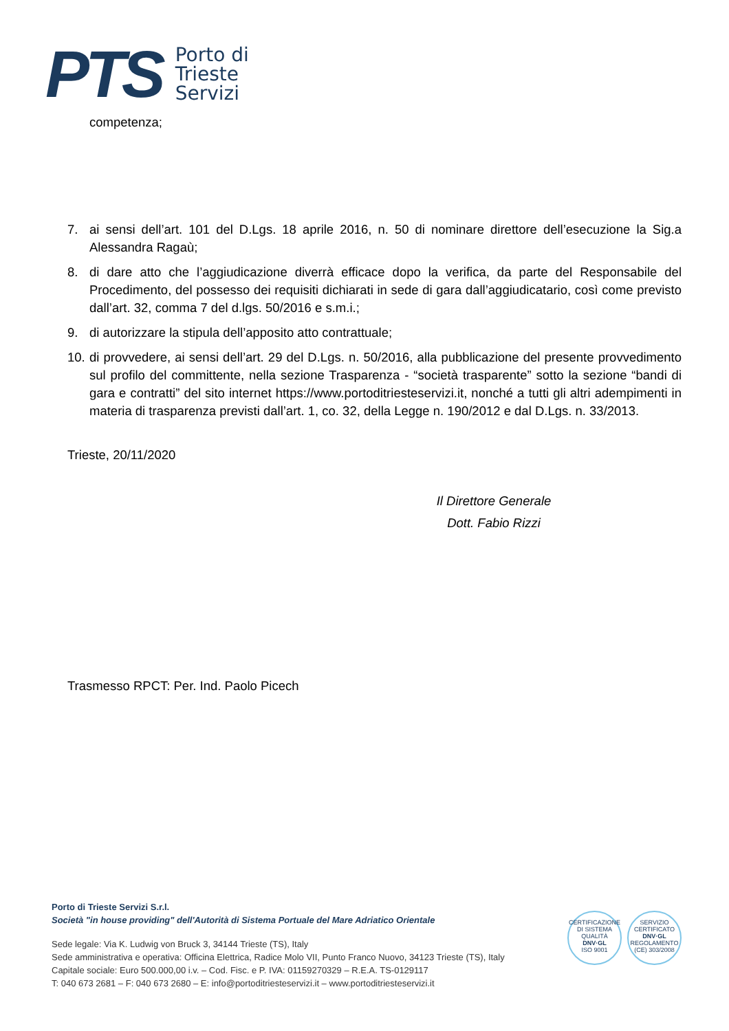PTS
Porto di
Trieste
Servizi
competenza;
7. ai sensi dell’art. 101 del D.Lgs. 18 aprile 2016, n. 50 di nominare direttore dell’esecuzione la Sig.a Alessandra Ragaù;
8. di dare atto che l’aggiudicazione diverrà efficace dopo la verifica, da parte del Responsabile del Procedimento, del possesso dei requisiti dichiarati in sede di gara dall’aggiudicatario, così come previsto dall’art. 32, comma 7 del d.lgs. 50/2016 e s.m.i.;
9. di autorizzare la stipula dell’apposito atto contrattuale;
10. di provvedere, ai sensi dell’art. 29 del D.Lgs. n. 50/2016, alla pubblicazione del presente provvedimento sul profilo del committente, nella sezione Trasparenza - “società trasparente” sotto la sezione “bandi di gara e contratti” del sito internet https://www.portoditriesteservizi.it, nonché a tutti gli altri adempimenti in materia di trasparenza previsti dall’art. 1, co. 32, della Legge n. 190/2012 e dal D.Lgs. n. 33/2013.
Trieste, 20/11/2020
Il Direttore Generale
Dott. Fabio Rizzi
Trasmesso RPCT: Per. Ind. Paolo Picech
Porto di Trieste Servizi S.r.l.
Società "in house providing" dell'Autorità di Sistema Portuale del Mare Adriatico Orientale
Sede legale: Via K. Ludwig von Bruck 3, 34144 Trieste (TS), Italy
Sede amministrativa e operativa: Officina Elettrica, Radice Molo VII, Punto Franco Nuovo, 34123 Trieste (TS), Italy
Capitale sociale: Euro 500.000,00 i.v. – Cod. Fisc. e P. IVA: 01159270329 – R.E.A. TS-0129117
T: 040 673 2681 – F: 040 673 2680 – E: info@portoditriesteservizi.it – www.portoditriesteservizi.it
CERTIFICAZIONE DI SISTEMA QUALITÀ
DNV·GL
ISO 9001
SERVIZIO CERTIFICATO
DNV·GL
REGOLAMENTO (CE) 303/2008